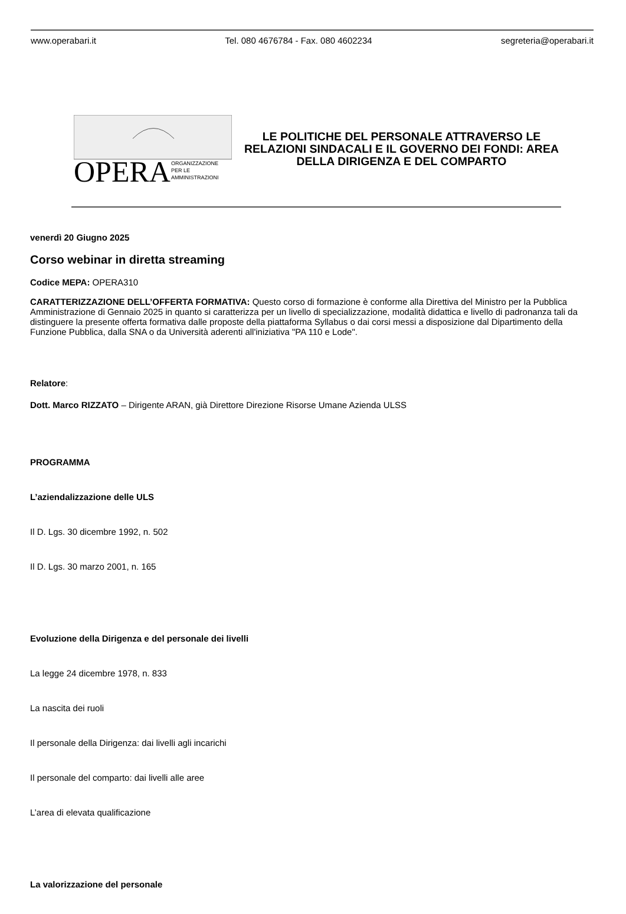www.operabari.it Tel. 080 4676784 - Fax. 080 4602234 segreteria@operabari.it
OPERA
ORGANIZZAZIONE
PER LE
AMMINISTRAZIONI
LE POLITICHE DEL PERSONALE ATTRAVERSO LE RELAZIONI SINDACALI E IL GOVERNO DEI FONDI: AREA DELLA DIRIGENZA E DEL COMPARTO
venerdì 20 Giugno 2025
Corso webinar in diretta streaming
Codice MEPA: OPERA310
CARATTERIZZAZIONE DELL’OFFERTA FORMATIVA: Questo corso di formazione è conforme alla Direttiva del Ministro per la Pubblica Amministrazione di Gennaio 2025 in quanto si caratterizza per un livello di specializzazione, modalità didattica e livello di padronanza tali da distinguere la presente offerta formativa dalle proposte della piattaforma Syllabus o dai corsi messi a disposizione dal Dipartimento della Funzione Pubblica, dalla SNA o da Università aderenti all'iniziativa "PA 110 e Lode".
Relatore:
Dott. Marco RIZZATO – Dirigente ARAN, già Direttore Direzione Risorse Umane Azienda ULSS
PROGRAMMA
L’aziendalizzazione delle ULS
Il D. Lgs. 30 dicembre 1992, n. 502
Il D. Lgs. 30 marzo 2001, n. 165
Evoluzione della Dirigenza e del personale dei livelli
La legge 24 dicembre 1978, n. 833
La nascita dei ruoli
Il personale della Dirigenza: dai livelli agli incarichi
Il personale del comparto: dai livelli alle aree
L’area di elevata qualificazione
La valorizzazione del personale